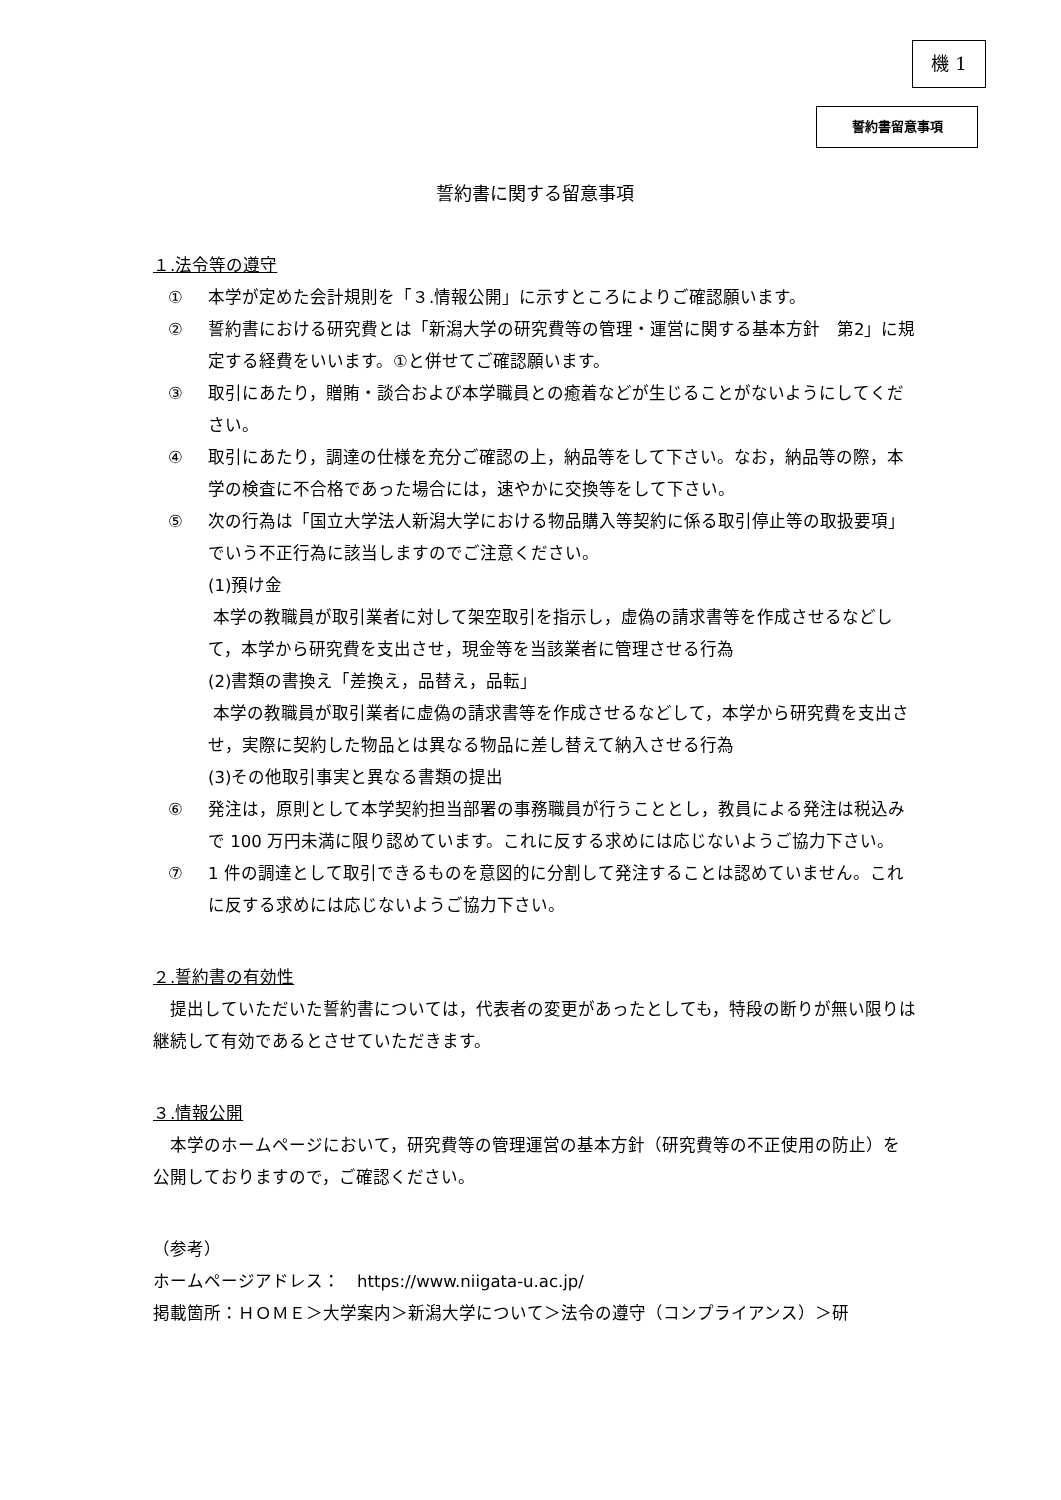機 1
誓約書留意事項
誓約書に関する留意事項
１.法令等の遵守
① 本学が定めた会計規則を「３.情報公開」に示すところによりご確認願います。
② 誓約書における研究費とは「新潟大学の研究費等の管理・運営に関する基本方針　第2」に規定する経費をいいます。①と併せてご確認願います。
③ 取引にあたり，贈賄・談合および本学職員との癒着などが生じることがないようにしてください。
④ 取引にあたり，調達の仕様を充分ご確認の上，納品等をして下さい。なお，納品等の際，本学の検査に不合格であった場合には，速やかに交換等をして下さい。
⑤ 次の行為は「国立大学法人新潟大学における物品購入等契約に係る取引停止等の取扱要項」でいう不正行為に該当しますのでご注意ください。
(1)預け金
本学の教職員が取引業者に対して架空取引を指示し，虚偽の請求書等を作成させるなどして，本学から研究費を支出させ，現金等を当該業者に管理させる行為
(2)書類の書換え「差換え，品替え，品転」
本学の教職員が取引業者に虚偽の請求書等を作成させるなどして，本学から研究費を支出させ，実際に契約した物品とは異なる物品に差し替えて納入させる行為
(3)その他取引事実と異なる書類の提出
⑥ 発注は，原則として本学契約担当部署の事務職員が行うこととし，教員による発注は税込みで 100 万円未満に限り認めています。これに反する求めには応じないようご協力下さい。
⑦ 1 件の調達として取引できるものを意図的に分割して発注することは認めていません。これに反する求めには応じないようご協力下さい。
２.誓約書の有効性
　提出していただいた誓約書については，代表者の変更があったとしても，特段の断りが無い限りは継続して有効であるとさせていただきます。
３.情報公開
　本学のホームページにおいて，研究費等の管理運営の基本方針（研究費等の不正使用の防止）を公開しておりますので，ご確認ください。
（参考）
ホームページアドレス：　https://www.niigata-u.ac.jp/
掲載箇所：ＨＯＭＥ＞大学案内＞新潟大学について＞法令の遵守（コンプライアンス）＞研